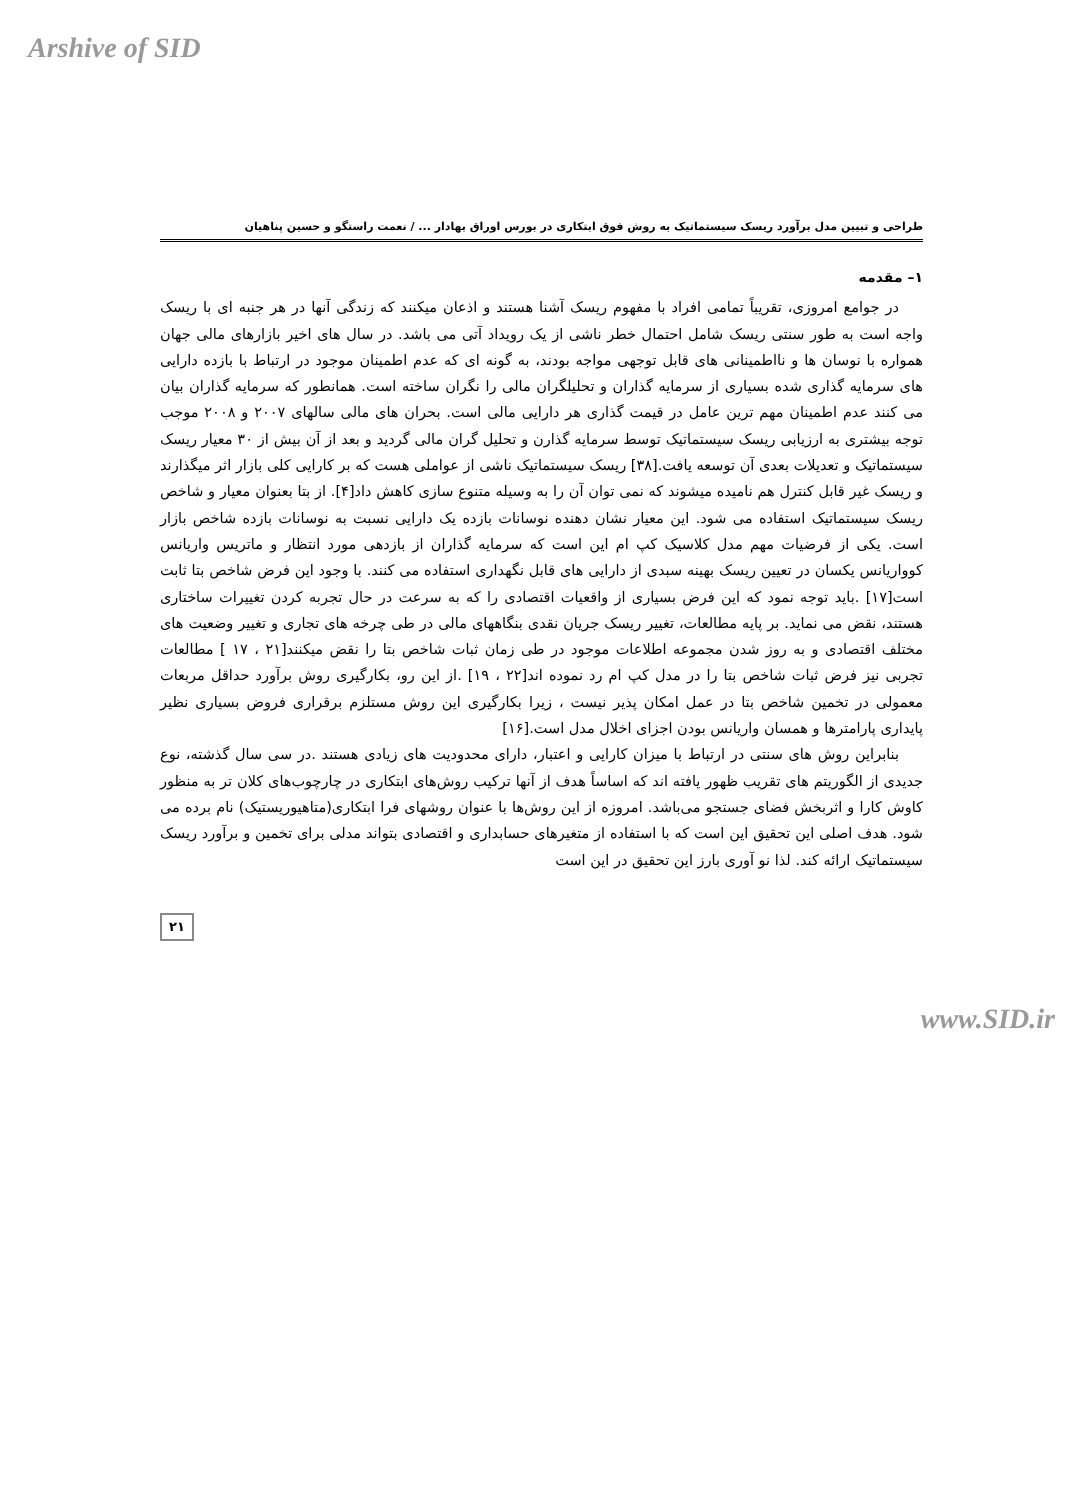Arshive of SID
طراحی و تبیین مدل برآورد ریسک سیستماتیک به روش فوق ابتکاری در بورس اوراق بهادار ... / نعمت راستگو و حسین پناهیان
۱– مقدمه
در جوامع امروزی، تقریباً تمامی افراد با مفهوم ریسک آشنا هستند و اذعان میکنند که زندگی آنها در هر جنبه ای با ریسک واجه است به طور سنتی ریسک شامل احتمال خطر ناشی از یک رویداد آتی می باشد. در سال های اخیر بازارهای مالی جهان همواره با نوسان ها و نااطمینانی های قابل توجهی مواجه بودند، به گونه ای که عدم اطمینان موجود در ارتباط با بازده دارایی های سرمایه گذاری شده بسیاری از سرمایه گذاران و تحلیلگران مالی را نگران ساخته است. همانطور که سرمایه گذاران بیان می کنند عدم اطمینان مهم ترین عامل در قیمت گذاری هر دارایی مالی است. بحران های مالی سالهای ۲۰۰۷ و ۲۰۰۸ موجب توجه بیشتری به ارزیابی ریسک سیستماتیک توسط سرمایه گذارن و تحلیل گران مالی گردید و بعد از آن بیش از ۳۰ معیار ریسک سیستماتیک و تعدیلات بعدی آن توسعه یافت.[۳۸] ریسک سیستماتیک ناشی از عواملی هست که بر کارایی کلی بازار اثر میگذارند و ریسک غیر قابل کنترل هم نامیده میشوند که نمی توان آن را به وسیله متنوع سازی کاهش داد[۴]. از بتا بعنوان معیار و شاخص ریسک سیستماتیک استفاده می شود. این معیار نشان دهنده نوسانات بازده یک دارایی نسبت به نوسانات بازده شاخص بازار است. یکی از فرضیات مهم مدل کلاسیک کپ ام این است که سرمایه گذاران از بازدهی مورد انتظار و ماتریس واریانس کوواریانس یکسان در تعیین ریسک بهینه سبدی از دارایی های قابل نگهداری استفاده می کنند. با وجود این فرض شاخص بتا ثابت است[۱۷] .باید توجه نمود که این فرض بسیاری از واقعیات اقتصادی را که به سرعت در حال تجربه کردن تغییرات ساختاری هستند، نقض می نماید. بر پایه مطالعات، تغییر ریسک جریان نقدی بنگاههای مالی در طی چرخه های تجاری و تغییر وضعیت های مختلف اقتصادی و به روز شدن مجموعه اطلاعات موجود در طی زمان ثبات شاخص بتا را نقض میکنند[۲۱ ، ۱۷ ] مطالعات تجربی نیز فرض ثبات شاخص بتا را در مدل کپ ام رد نموده اند[۲۲ ، ۱۹] .از این رو، بکارگیری روش برآورد حداقل مربعات معمولی در تخمین شاخص بتا در عمل امکان پذیر نیست ، زیرا بکارگیری این روش مستلزم برقراری فروض بسیاری نظیر پایداری پارامترها و همسان واریانس بودن اجزای اخلال مدل است.[۱۶]
بنابراین روش های سنتی در ارتباط با میزان کارایی و اعتبار، دارای محدودیت های زیادی هستند .در سی سال گذشته، نوع جدیدی از الگوریتم های تقریب ظهور یافته اند که اساساً هدف از آنها ترکیب روش‌های ابتکاری در چارچوب‌های کلان تر به منظور کاوش کارا و اثربخش فضای جستجو می‌باشد. امروزه از این روش‌ها با عنوان روشهای فرا ابتکاری(متاهیوریستیک) نام برده می شود. هدف اصلی این تحقیق این است که با استفاده از متغیرهای حسابداری و اقتصادی بتواند مدلی برای تخمین و برآورد ریسک سیستماتیک ارائه کند. لذا نو آوری بارز این تحقیق در این است
۲۱
www.SID.ir